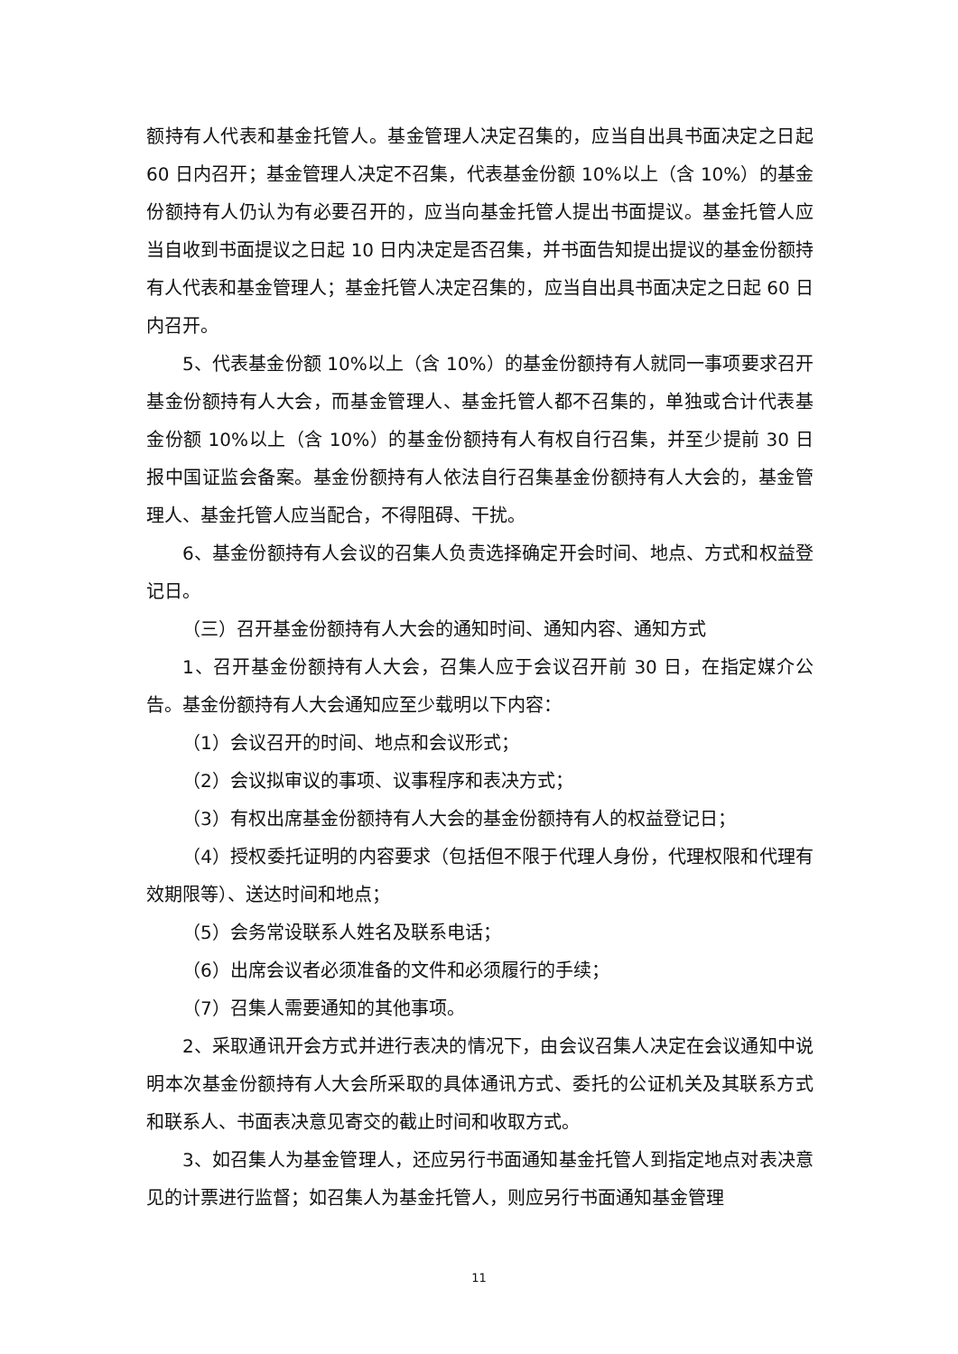额持有人代表和基金托管人。基金管理人决定召集的，应当自出具书面决定之日起 60 日内召开；基金管理人决定不召集，代表基金份额 10%以上（含 10%）的基金份额持有人仍认为有必要召开的，应当向基金托管人提出书面提议。基金托管人应当自收到书面提议之日起 10 日内决定是否召集，并书面告知提出提议的基金份额持有人代表和基金管理人；基金托管人决定召集的，应当自出具书面决定之日起 60 日内召开。
5、代表基金份额 10%以上（含 10%）的基金份额持有人就同一事项要求召开基金份额持有人大会，而基金管理人、基金托管人都不召集的，单独或合计代表基金份额 10%以上（含 10%）的基金份额持有人有权自行召集，并至少提前 30 日报中国证监会备案。基金份额持有人依法自行召集基金份额持有人大会的，基金管理人、基金托管人应当配合，不得阻碍、干扰。
6、基金份额持有人会议的召集人负责选择确定开会时间、地点、方式和权益登记日。
（三）召开基金份额持有人大会的通知时间、通知内容、通知方式
1、召开基金份额持有人大会，召集人应于会议召开前 30 日，在指定媒介公告。基金份额持有人大会通知应至少载明以下内容：
（1）会议召开的时间、地点和会议形式；
（2）会议拟审议的事项、议事程序和表决方式；
（3）有权出席基金份额持有人大会的基金份额持有人的权益登记日；
（4）授权委托证明的内容要求（包括但不限于代理人身份，代理权限和代理有效期限等）、送达时间和地点；
（5）会务常设联系人姓名及联系电话；
（6）出席会议者必须准备的文件和必须履行的手续；
（7）召集人需要通知的其他事项。
2、采取通讯开会方式并进行表决的情况下，由会议召集人决定在会议通知中说明本次基金份额持有人大会所采取的具体通讯方式、委托的公证机关及其联系方式和联系人、书面表决意见寄交的截止时间和收取方式。
3、如召集人为基金管理人，还应另行书面通知基金托管人到指定地点对表决意见的计票进行监督；如召集人为基金托管人，则应另行书面通知基金管理
11